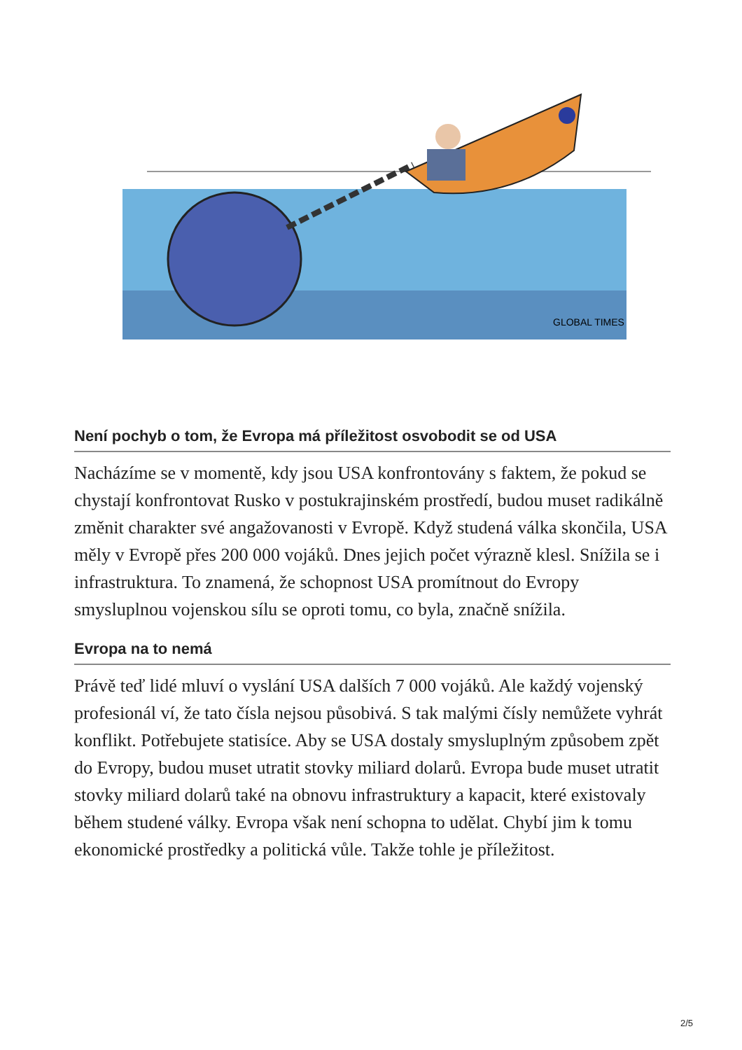GLOBAL TIMES
Není pochyb o tom, že Evropa má příležitost osvobodit se od USA
Nacházíme se v momentě, kdy jsou USA konfrontovány s faktem, že pokud se chystají konfrontovat Rusko v postukrajinském prostředí, budou muset radikálně změnit charakter své angažovanosti v Evropě. Když studená válka skončila, USA měly v Evropě přes 200 000 vojáků. Dnes jejich počet výrazně klesl. Snížila se i infrastruktura. To znamená, že schopnost USA promítnout do Evropy smysluplnou vojenskou sílu se oproti tomu, co byla, značně snížila.
Evropa na to nemá
Právě teď lidé mluví o vyslání USA dalších 7 000 vojáků. Ale každý vojenský profesionál ví, že tato čísla nejsou působivá. S tak malými čísly nemůžete vyhrát konflikt. Potřebujete statisíce. Aby se USA dostaly smysluplným způsobem zpět do Evropy, budou muset utratit stovky miliard dolarů. Evropa bude muset utratit stovky miliard dolarů také na obnovu infrastruktury a kapacit, které existovaly během studené války. Evropa však není schopna to udělat. Chybí jim k tomu ekonomické prostředky a politická vůle. Takže tohle je příležitost.
2/5